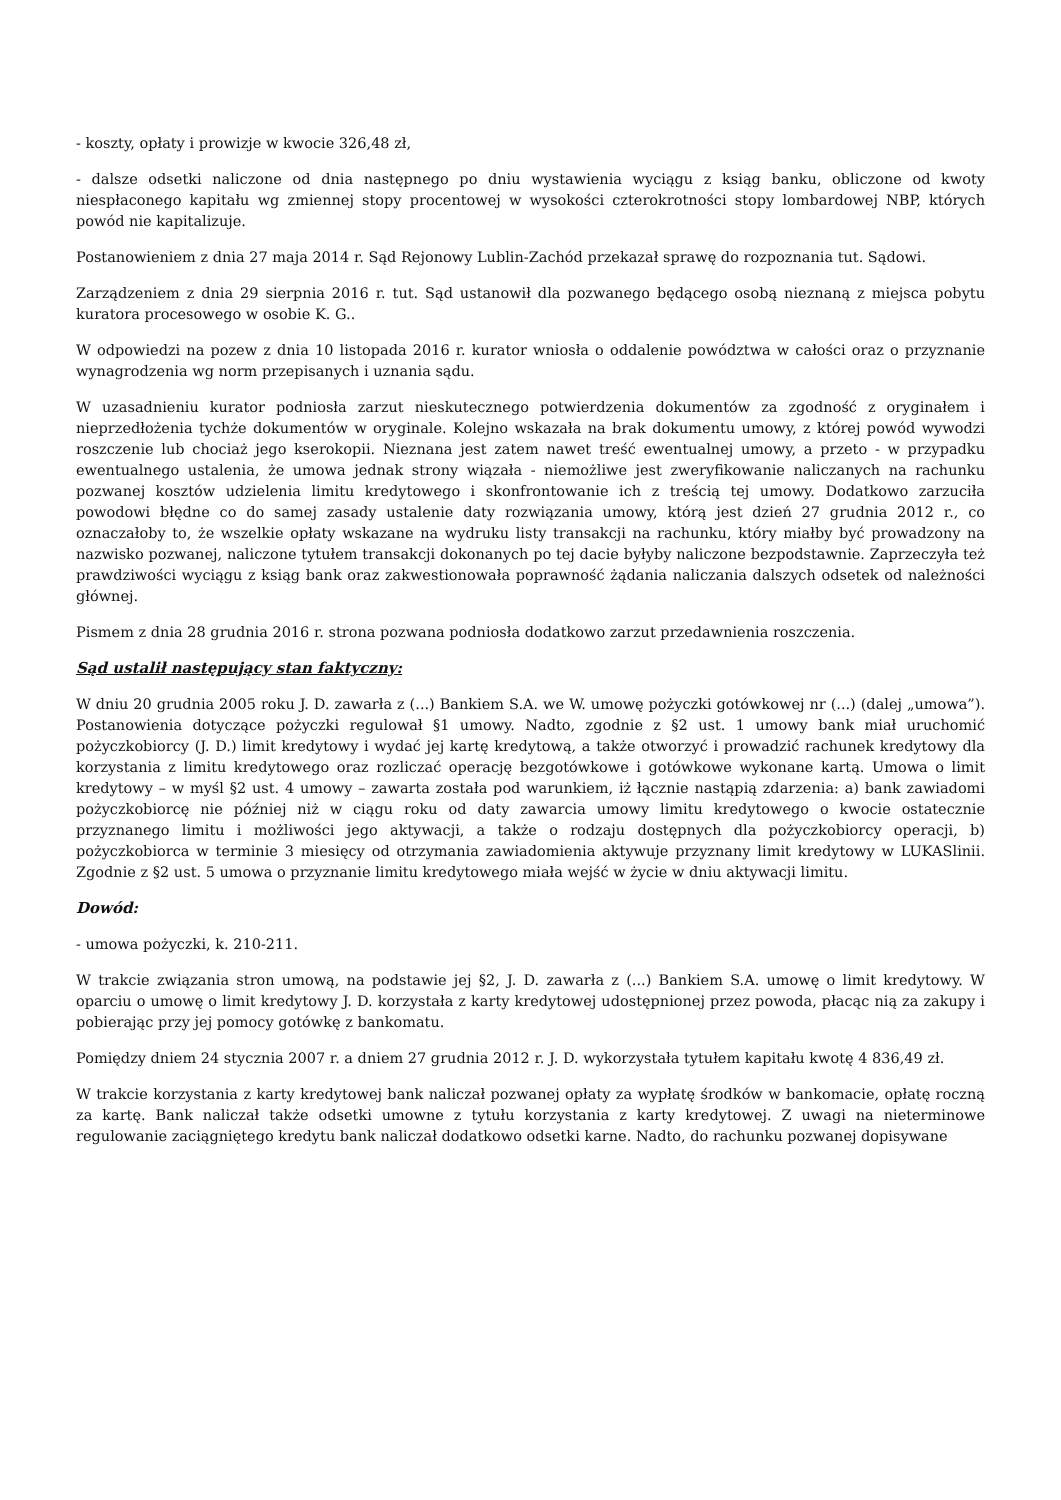- koszty, opłaty i prowizje w kwocie 326,48 zł,
- dalsze odsetki naliczone od dnia następnego po dniu wystawienia wyciągu z ksiąg banku, obliczone od kwoty niespłaconego kapitału wg zmiennej stopy procentowej w wysokości czterokrotności stopy lombardowej NBP, których powód nie kapitalizuje.
Postanowieniem z dnia 27 maja 2014 r. Sąd Rejonowy Lublin-Zachód przekazał sprawę do rozpoznania tut. Sądowi.
Zarządzeniem z dnia 29 sierpnia 2016 r. tut. Sąd ustanowił dla pozwanego będącego osobą nieznaną z miejsca pobytu kuratora procesowego w osobie K. G..
W odpowiedzi na pozew z dnia 10 listopada 2016 r. kurator wniosła o oddalenie powództwa w całości oraz o przyznanie wynagrodzenia wg norm przepisanych i uznania sądu.
W uzasadnieniu kurator podniosła zarzut nieskutecznego potwierdzenia dokumentów za zgodność z oryginałem i nieprzedłożenia tychże dokumentów w oryginale. Kolejno wskazała na brak dokumentu umowy, z której powód wywodzi roszczenie lub chociaż jego kserokopii. Nieznana jest zatem nawet treść ewentualnej umowy, a przeto - w przypadku ewentualnego ustalenia, że umowa jednak strony wiązała - niemożliwe jest zweryfikowanie naliczanych na rachunku pozwanej kosztów udzielenia limitu kredytowego i skonfrontowanie ich z treścią tej umowy. Dodatkowo zarzuciła powodowi błędne co do samej zasady ustalenie daty rozwiązania umowy, którą jest dzień 27 grudnia 2012 r., co oznaczałoby to, że wszelkie opłaty wskazane na wydruku listy transakcji na rachunku, który miałby być prowadzony na nazwisko pozwanej, naliczone tytułem transakcji dokonanych po tej dacie byłyby naliczone bezpodstawnie. Zaprzeczyła też prawdziwości wyciągu z ksiąg bank oraz zakwestionowała poprawność żądania naliczania dalszych odsetek od należności głównej.
Pismem z dnia 28 grudnia 2016 r. strona pozwana podniosła dodatkowo zarzut przedawnienia roszczenia.
Sąd ustalił następujący stan faktyczny:
W dniu 20 grudnia 2005 roku J. D. zawarła z (...) Bankiem S.A. we W. umowę pożyczki gotówkowej nr (...) (dalej „umowa”). Postanowienia dotyczące pożyczki regulował §1 umowy. Nadto, zgodnie z §2 ust. 1 umowy bank miał uruchomić pożyczkobiorcy (J. D.) limit kredytowy i wydać jej kartę kredytową, a także otworzyć i prowadzić rachunek kredytowy dla korzystania z limitu kredytowego oraz rozliczać operację bezgotówkowe i gotówkowe wykonane kartą. Umowa o limit kredytowy – w myśl §2 ust. 4 umowy – zawarta została pod warunkiem, iż łącznie nastąpią zdarzenia: a) bank zawiadomi pożyczkobiorcę nie później niż w ciągu roku od daty zawarcia umowy limitu kredytowego o kwocie ostatecznie przyznanego limitu i możliwości jego aktywacji, a także o rodzaju dostępnych dla pożyczkobiorcy operacji, b) pożyczkobiorca w terminie 3 miesięcy od otrzymania zawiadomienia aktywuje przyznany limit kredytowy w LUKASlinii. Zgodnie z §2 ust. 5 umowa o przyznanie limitu kredytowego miała wejść w życie w dniu aktywacji limitu.
Dowód:
- umowa pożyczki, k. 210-211.
W trakcie związania stron umową, na podstawie jej §2, J. D. zawarła z (...) Bankiem S.A. umowę o limit kredytowy. W oparciu o umowę o limit kredytowy J. D. korzystała z karty kredytowej udostępnionej przez powoda, płacąc nią za zakupy i pobierając przy jej pomocy gotówkę z bankomatu.
Pomiędzy dniem 24 stycznia 2007 r. a dniem 27 grudnia 2012 r. J. D. wykorzystała tytułem kapitału kwotę 4 836,49 zł.
W trakcie korzystania z karty kredytowej bank naliczał pozwanej opłaty za wypłatę środków w bankomacie, opłatę roczną za kartę. Bank naliczał także odsetki umowne z tytułu korzystania z karty kredytowej. Z uwagi na nieterminowe regulowanie zaciągniętego kredytu bank naliczał dodatkowo odsetki karne. Nadto, do rachunku pozwanej dopisywane